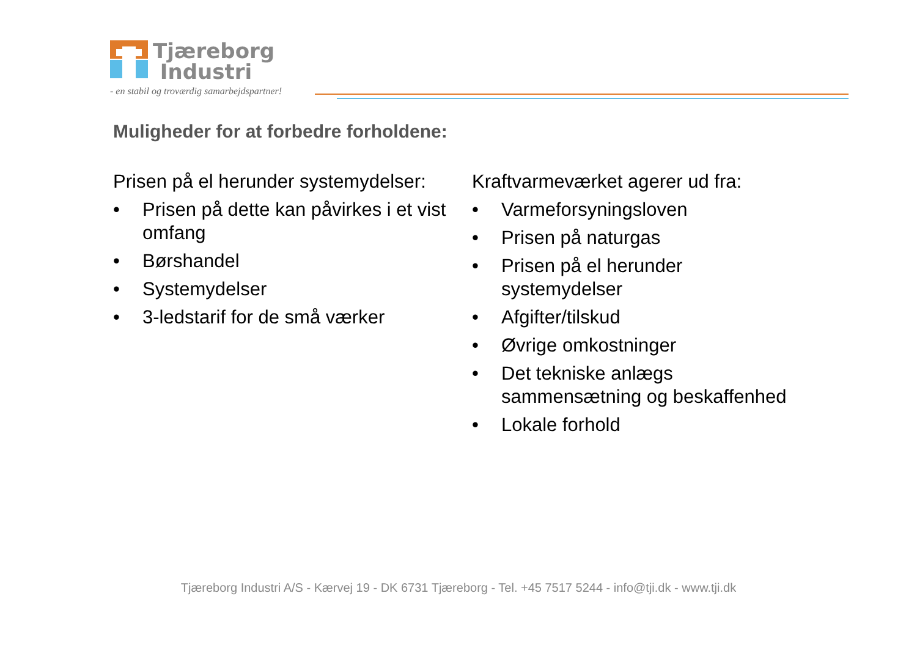Tjæreborg
Industri
- en stabil og troværdig samarbejdspartner!
Muligheder for at forbedre forholdene:
Prisen på el herunder systemydelser:
• Prisen på dette kan påvirkes i et vist omfang
• Børshandel
• Systemydelser
• 3-ledstarif for de små værker
Kraftvarmeværket agerer ud fra:
• Varmeforsyningsloven
• Prisen på naturgas
• Prisen på el herunder
systemydelser
• Afgifter/tilskud
• Øvrige omkostninger
• Det tekniske anlægs
sammensætning og beskaffenhed
• Lokale forhold
Tjæreborg Industri A/S - Kærvej 19 - DK 6731 Tjæreborg - Tel. +45 7517 5244 - info@tji.dk - www.tji.dk